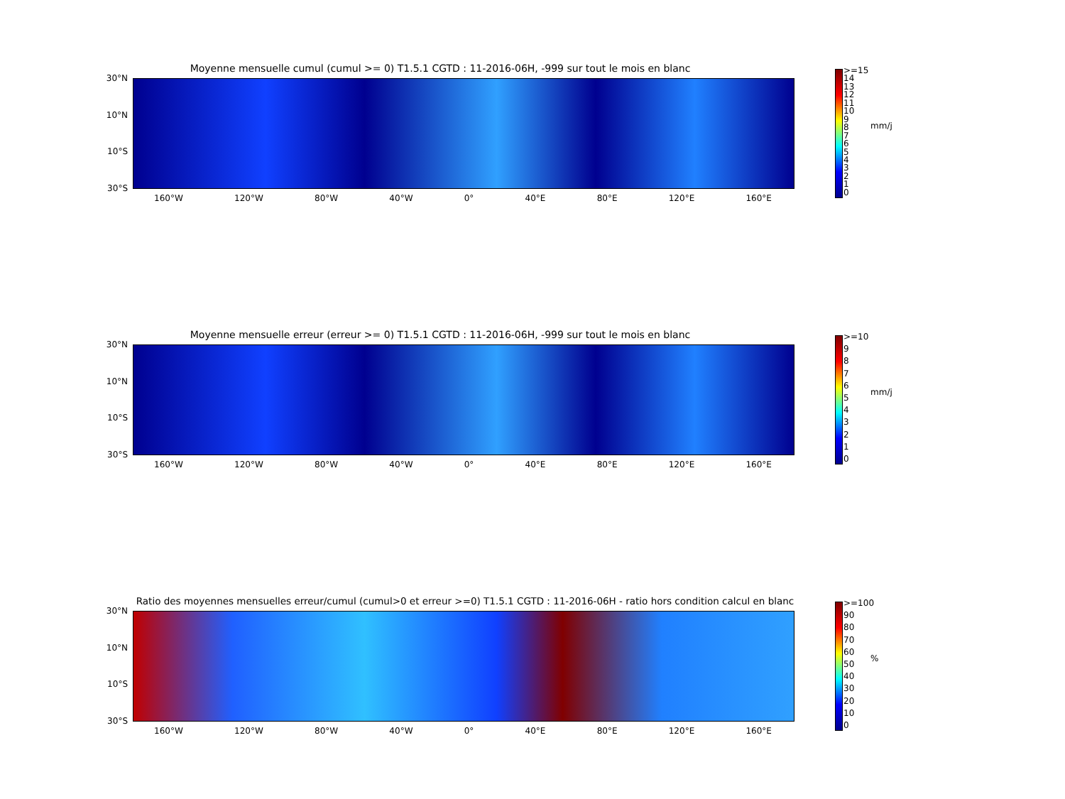Moyenne mensuelle cumul (cumul >= 0) T1.5.1 CGTD : 11-2016-06H, -999 sur tout le mois en blanc
30°N
10°N
10°S
30°S
160°W 120°W 80°W 40°W 0° 40°E 80°E 120°E 160°E
>=15
14
13
12
11
10
9876543210
mm/j
Moyenne mensuelle erreur (erreur >= 0) T1.5.1 CGTD : 11-2016-06H, -999 sur tout le mois en blanc
30°N
10°N
10°S
30°S
160°W 120°W 80°W 40°W 0° 40°E 80°E 120°E 160°E
>=10
9876543210
mm/j
Ratio des moyennes mensuelles erreur/cumul (cumul>0 et erreur >=0) T1.5.1 CGTD : 11-2016-06H - ratio hors condition calcul en blanc
30°N
10°N
10°S
30°S
160°W 120°W 80°W 40°W 0° 40°E 80°E 120°E 160°E
>=100
90
80
70
60
50
40
30
20
10
0
%